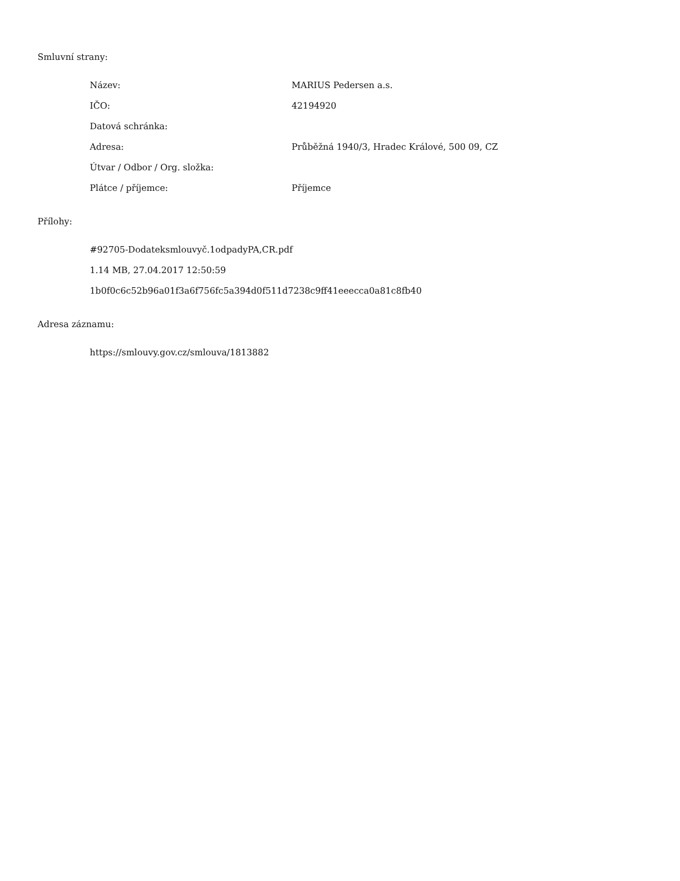Smluvní strany:
| Název: | MARIUS Pedersen a.s. |
| IČO: | 42194920 |
| Datová schránka: | |
| Adresa: | Průběžná 1940/3, Hradec Králové, 500 09, CZ |
| Útvar / Odbor / Org. složka: | |
| Plátce / příjemce: | Příjemce |
Přílohy:
#92705-Dodateksmlouvyč.1odpadyPA,CR.pdf
1.14 MB, 27.04.2017 12:50:59
1b0f0c6c52b96a01f3a6f756fc5a394d0f511d7238c9ff41eeecca0a81c8fb40
Adresa záznamu:
https://smlouvy.gov.cz/smlouva/1813882